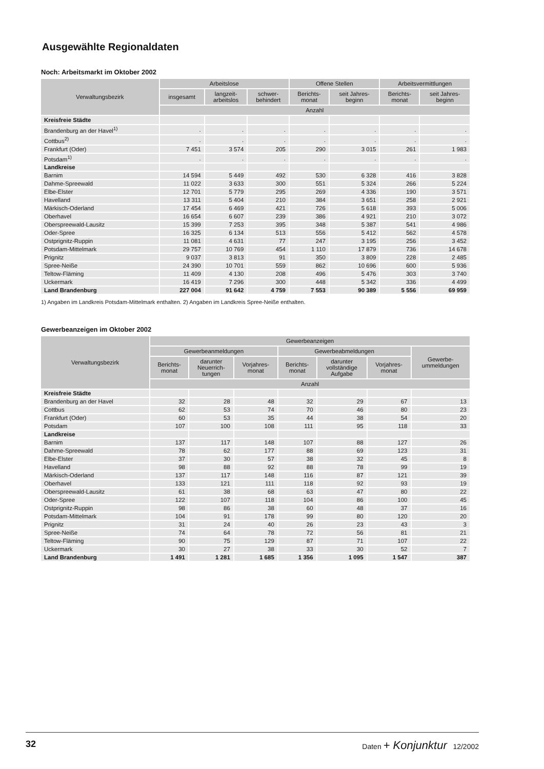Ausgewählte Regionaldaten
Noch: Arbeitsmarkt im Oktober 2002
| Verwaltungsbezirk | Arbeitslose | | | Offene Stellen | | Arbeitsvermittlungen | |
| --- | --- | --- | --- | --- | --- | --- | --- |
| | insgesamt | langzeit- arbeitslos | schwer- behindert | Berichts- monat | seit Jahres- beginn | Berichts- monat | seit Jahres- beginn |
| | Anzahl | | | | | | |
| Kreisfreie Städte | | | | | | | |
| Brandenburg an der Havel<sup>1)</sup> | . | . | . | . | . | . | . |
| Cottbus<sup>2)</sup> | . | . | . | . | . | . | . |
| Frankfurt (Oder) | 7 451 | 3 574 | 205 | 290 | 3 015 | 261 | 1 983 |
| Potsdam<sup>1)</sup> | . | . | . | . | . | . | . |
| Landkreise | | | | | | | |
| Barnim | 14 594 | 5 449 | 492 | 530 | 6 328 | 416 | 3 828 |
| Dahme-Spreewald | 11 022 | 3 633 | 300 | 551 | 5 324 | 266 | 5 224 |
| Elbe-Elster | 12 701 | 5 779 | 295 | 269 | 4 336 | 190 | 3 571 |
| Havelland | 13 311 | 5 404 | 210 | 384 | 3 651 | 258 | 2 921 |
| Märkisch-Oderland | 17 454 | 6 469 | 421 | 726 | 5 618 | 393 | 5 006 |
| Oberhavel | 16 654 | 6 607 | 239 | 386 | 4 921 | 210 | 3 072 |
| Oberspreewald-Lausitz | 15 399 | 7 253 | 395 | 348 | 5 387 | 541 | 4 986 |
| Oder-Spree | 16 325 | 6 134 | 513 | 556 | 5 412 | 562 | 4 578 |
| Ostprignitz-Ruppin | 11 081 | 4 631 | 77 | 247 | 3 195 | 256 | 3 452 |
| Potsdam-Mittelmark | 29 757 | 10 769 | 454 | 1 110 | 17 879 | 736 | 14 678 |
| Prignitz | 9 037 | 3 813 | 91 | 350 | 3 809 | 228 | 2 485 |
| Spree-Neiße | 24 390 | 10 701 | 559 | 862 | 10 696 | 600 | 5 936 |
| Teltow-Fläming | 11 409 | 4 130 | 208 | 496 | 5 476 | 303 | 3 740 |
| Uckermark | 16 419 | 7 296 | 300 | 448 | 5 342 | 336 | 4 499 |
| Land Brandenburg | 227 004 | 91 642 | 4 759 | 7 553 | 90 389 | 5 556 | 69 959 |
1) Angaben im Landkreis Potsdam-Mittelmark enthalten. 2) Angaben im Landkreis Spree-Neiße enthalten.
Gewerbeanzeigen im Oktober 2002
| Verwaltungsbezirk | Gewerbeanzeigen | | | | | | |
| --- | --- | --- | --- | --- | --- | --- | --- |
| | Gewerbeanmeldungen | | | Gewerbeabmeldungen | | | Gewerbe- ummeldungen |
| | Berichts- monat | darunter Neuerrich- tungen | Vorjahres- monat | Berichts- monat | darunter vollständige Aufgabe | Vorjahres- monat | |
| | Anzahl | | | | | | |
| Kreisfreie Städte | | | | | | | |
| Brandenburg an der Havel | 32 | 28 | 48 | 32 | 29 | 67 | 13 |
| Cottbus | 62 | 53 | 74 | 70 | 46 | 80 | 23 |
| Frankfurt (Oder) | 60 | 53 | 35 | 44 | 38 | 54 | 20 |
| Potsdam | 107 | 100 | 108 | 111 | 95 | 118 | 33 |
| Landkreise | | | | | | | |
| Barnim | 137 | 117 | 148 | 107 | 88 | 127 | 26 |
| Dahme-Spreewald | 78 | 62 | 177 | 88 | 69 | 123 | 31 |
| Elbe-Elster | 37 | 30 | 57 | 38 | 32 | 45 | 8 |
| Havelland | 98 | 88 | 92 | 88 | 78 | 99 | 19 |
| Märkisch-Oderland | 137 | 117 | 148 | 116 | 87 | 121 | 39 |
| Oberhavel | 133 | 121 | 111 | 118 | 92 | 93 | 19 |
| Oberspreewald-Lausitz | 61 | 38 | 68 | 63 | 47 | 80 | 22 |
| Oder-Spree | 122 | 107 | 118 | 104 | 86 | 100 | 45 |
| Ostprignitz-Ruppin | 98 | 86 | 38 | 60 | 48 | 37 | 16 |
| Potsdam-Mittelmark | 104 | 91 | 178 | 99 | 80 | 120 | 20 |
| Prignitz | 31 | 24 | 40 | 26 | 23 | 43 | 3 |
| Spree-Neiße | 74 | 64 | 78 | 72 | 56 | 81 | 21 |
| Teltow-Fläming | 90 | 75 | 129 | 87 | 71 | 107 | 22 |
| Uckermark | 30 | 27 | 38 | 33 | 30 | 52 | 7 |
| Land Brandenburg | 1 491 | 1 281 | 1 685 | 1 356 | 1 095 | 1 547 | 387 |
32 Daten + Konjunktur 12/2002